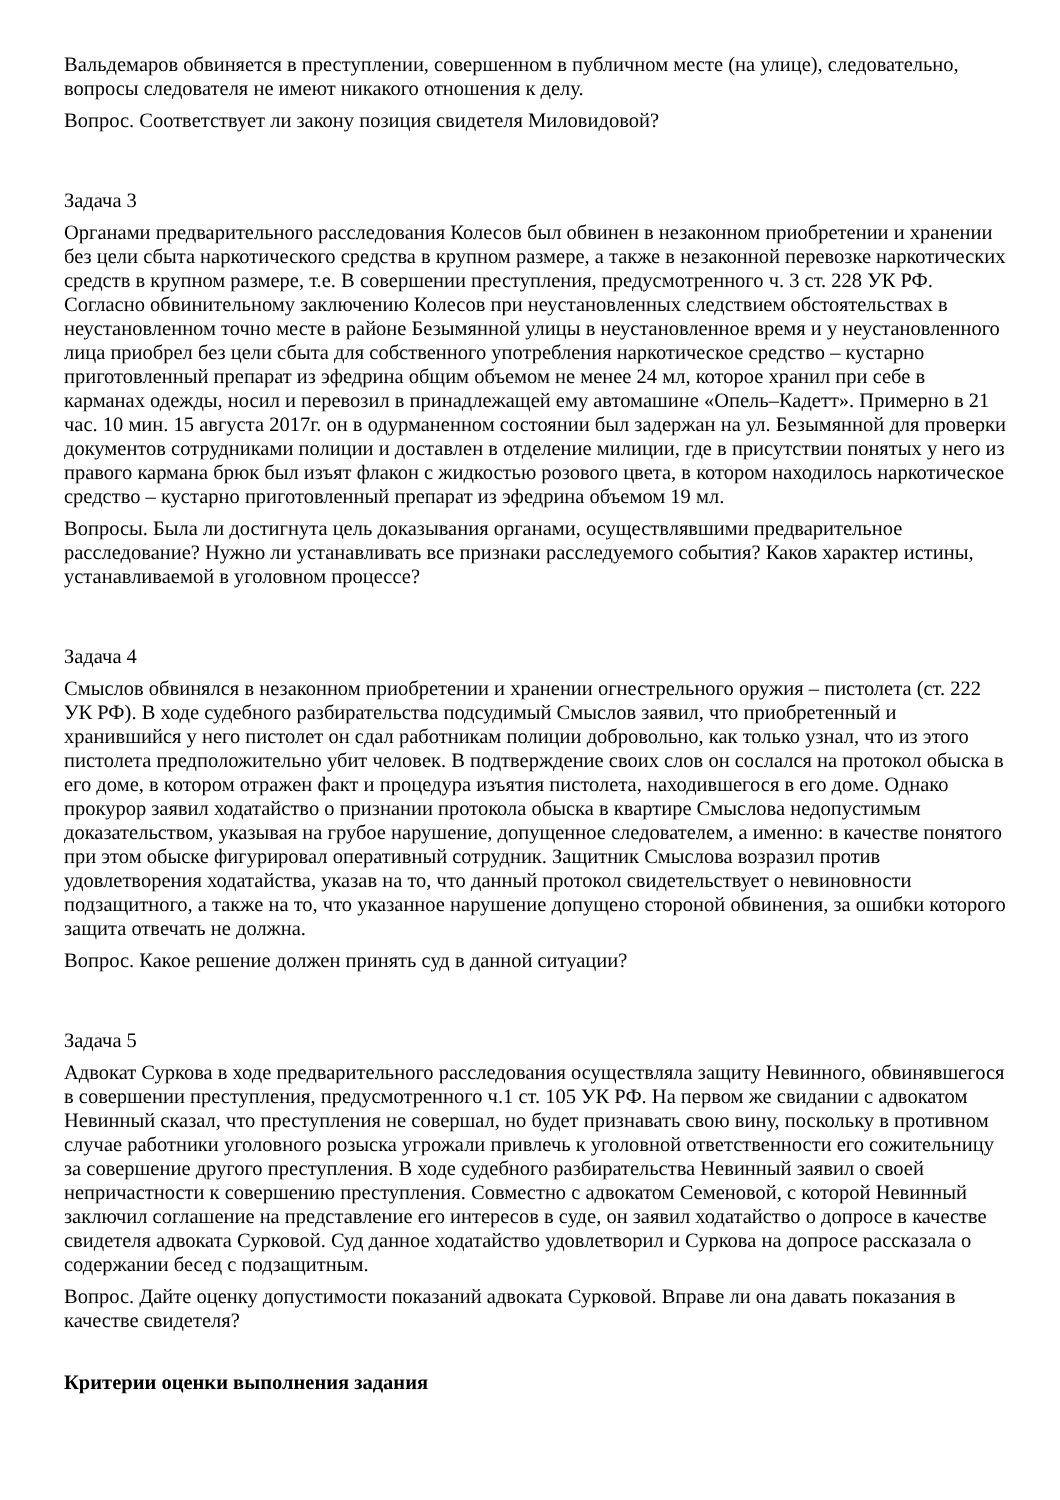Вальдемаров обвиняется в преступлении, совершенном в публичном месте (на улице), следовательно, вопросы следователя не имеют никакого отношения к делу.
Вопрос. Соответствует ли закону позиция свидетеля Миловидовой?
Задача 3
Органами предварительного расследования Колесов был обвинен в незаконном приобретении и хранении без цели сбыта наркотического средства в крупном размере, а также в незаконной перевозке наркотических средств в крупном размере, т.е. В совершении преступления, предусмотренного ч. 3 ст. 228 УК РФ. Согласно обвинительному заключению Колесов при неустановленных следствием обстоятельствах в неустановленном точно месте в районе Безымянной улицы в неустановленное время и у неустановленного лица приобрел без цели сбыта для собственного употребления наркотическое средство – кустарно приготовленный препарат из эфедрина общим объемом не менее 24 мл, которое хранил при себе в карманах одежды, носил и перевозил в принадлежащей ему автомашине «Опель–Кадетт». Примерно в 21 час. 10 мин. 15 августа 2017г. он в одурманенном состоянии был задержан на ул. Безымянной для проверки документов сотрудниками полиции и доставлен в отделение милиции, где в присутствии понятых у него из правого кармана брюк был изъят флакон с жидкостью розового цвета, в котором находилось наркотическое средство – кустарно приготовленный препарат из эфедрина объемом 19 мл.
Вопросы. Была ли достигнута цель доказывания органами, осуществлявшими предварительное расследование? Нужно ли устанавливать все признаки расследуемого события? Каков характер истины, устанавливаемой в уголовном процессе?
Задача 4
Смыслов обвинялся в незаконном приобретении и хранении огнестрельного оружия – пистолета (ст. 222 УК РФ). В ходе судебного разбирательства подсудимый Смыслов заявил, что приобретенный и хранившийся у него пистолет он сдал работникам полиции добровольно, как только узнал, что из этого пистолета предположительно убит человек. В подтверждение своих слов он сослался на протокол обыска в его доме, в котором отражен факт и процедура изъятия пистолета, находившегося в его доме. Однако прокурор заявил ходатайство о признании протокола обыска в квартире Смыслова недопустимым доказательством, указывая на грубое нарушение, допущенное следователем, а именно: в качестве понятого при этом обыске фигурировал оперативный сотрудник. Защитник Смыслова возразил против удовлетворения ходатайства, указав на то, что данный протокол свидетельствует о невиновности подзащитного, а также на то, что указанное нарушение допущено стороной обвинения, за ошибки которого защита отвечать не должна.
Вопрос. Какое решение должен принять суд в данной ситуации?
Задача 5
Адвокат Суркова в ходе предварительного расследования осуществляла защиту Невинного, обвинявшегося в совершении преступления, предусмотренного ч.1 ст. 105 УК РФ. На первом же свидании с адвокатом Невинный сказал, что преступления не совершал, но будет признавать свою вину, поскольку в противном случае работники уголовного розыска угрожали привлечь к уголовной ответственности его сожительницу за совершение другого преступления. В ходе судебного разбирательства Невинный заявил о своей непричастности к совершению преступления. Совместно с адвокатом Семеновой, с которой Невинный заключил соглашение на представление его интересов в суде, он заявил ходатайство о допросе в качестве свидетеля адвоката Сурковой. Суд данное ходатайство удовлетворил и Суркова на допросе рассказала о содержании бесед с подзащитным.
Вопрос. Дайте оценку допустимости показаний адвоката Сурковой. Вправе ли она давать показания в качестве свидетеля?
Критерии оценки выполнения задания